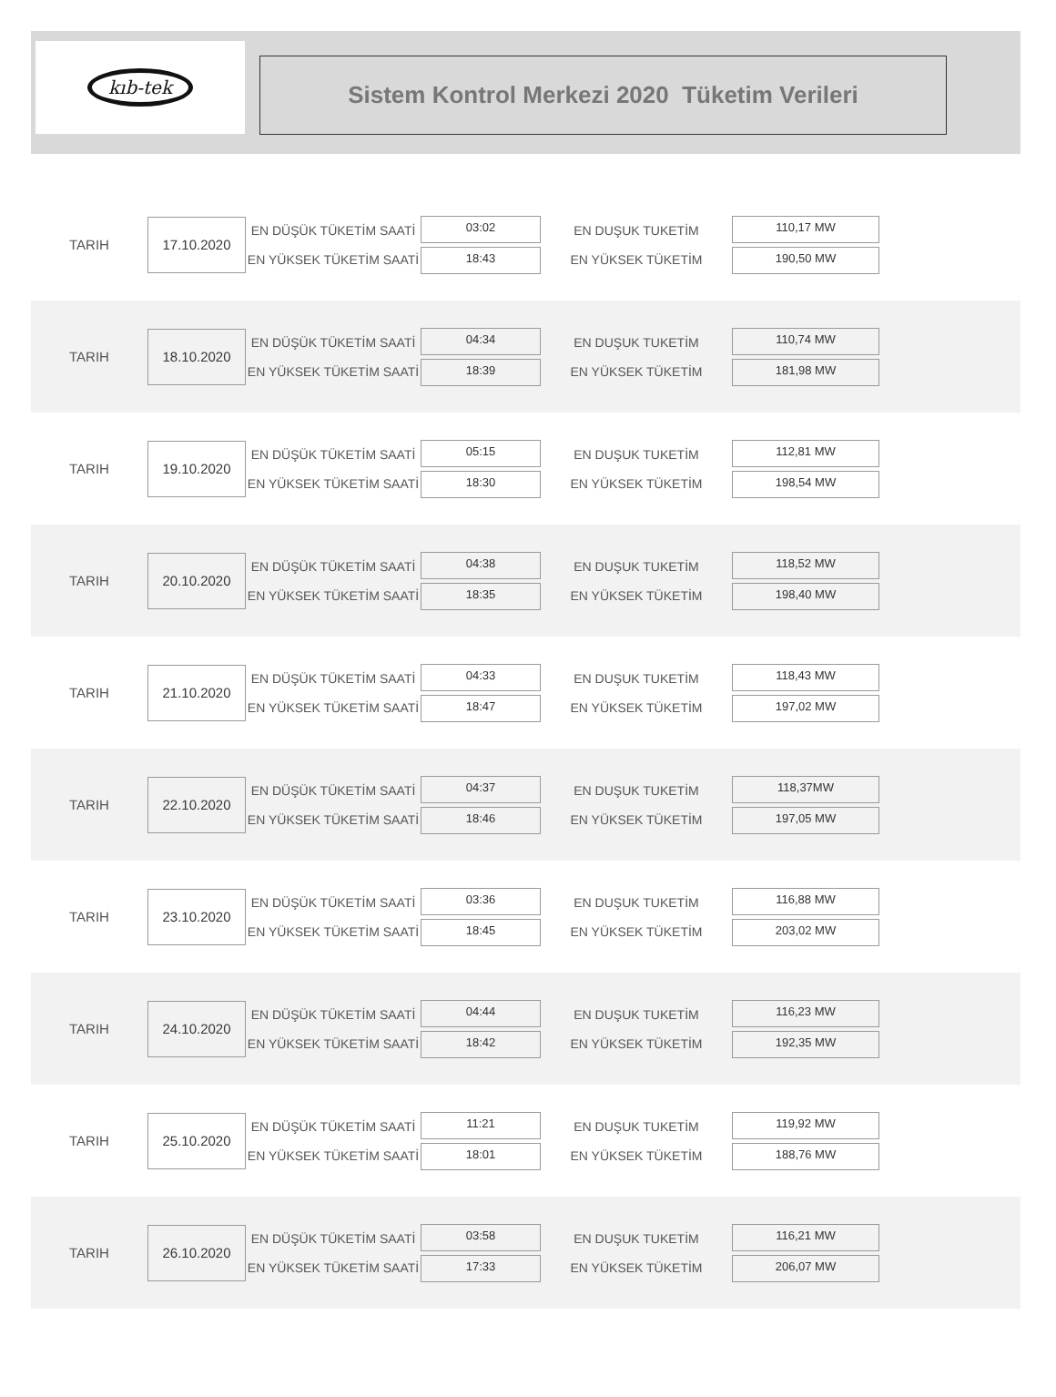kıb-tek
Sistem Kontrol Merkezi 2020 Tüketim Verileri
TARIH
17.10.2020
EN DÜŞÜK TÜKETİM SAATİ
EN YÜKSEK TÜKETİM SAATİ
03:02
18:43
EN DUŞUK TUKETİM
EN YÜKSEK TÜKETİM
110,17 MW
190,50 MW
TARIH
18.10.2020
EN DÜŞÜK TÜKETİM SAATİ
EN YÜKSEK TÜKETİM SAATİ
04:34
18:39
EN DUŞUK TUKETİM
EN YÜKSEK TÜKETİM
110,74 MW
181,98 MW
TARIH
19.10.2020
EN DÜŞÜK TÜKETİM SAATİ
EN YÜKSEK TÜKETİM SAATİ
05:15
18:30
EN DUŞUK TUKETİM
EN YÜKSEK TÜKETİM
112,81 MW
198,54 MW
TARIH
20.10.2020
EN DÜŞÜK TÜKETİM SAATİ
EN YÜKSEK TÜKETİM SAATİ
04:38
18:35
EN DUŞUK TUKETİM
EN YÜKSEK TÜKETİM
118,52 MW
198,40 MW
TARIH
21.10.2020
EN DÜŞÜK TÜKETİM SAATİ
EN YÜKSEK TÜKETİM SAATİ
04:33
18:47
EN DUŞUK TUKETİM
EN YÜKSEK TÜKETİM
118,43 MW
197,02 MW
TARIH
22.10.2020
EN DÜŞÜK TÜKETİM SAATİ
EN YÜKSEK TÜKETİM SAATİ
04:37
18:46
EN DUŞUK TUKETİM
EN YÜKSEK TÜKETİM
118,37MW
197,05 MW
TARIH
23.10.2020
EN DÜŞÜK TÜKETİM SAATİ
EN YÜKSEK TÜKETİM SAATİ
03:36
18:45
EN DUŞUK TUKETİM
EN YÜKSEK TÜKETİM
116,88 MW
203,02 MW
TARIH
24.10.2020
EN DÜŞÜK TÜKETİM SAATİ
EN YÜKSEK TÜKETİM SAATİ
04:44
18:42
EN DUŞUK TUKETİM
EN YÜKSEK TÜKETİM
116,23 MW
192,35 MW
TARIH
25.10.2020
EN DÜŞÜK TÜKETİM SAATİ
EN YÜKSEK TÜKETİM SAATİ
11:21
18:01
EN DUŞUK TUKETİM
EN YÜKSEK TÜKETİM
119,92 MW
188,76 MW
TARIH
26.10.2020
EN DÜŞÜK TÜKETİM SAATİ
EN YÜKSEK TÜKETİM SAATİ
03:58
17:33
EN DUŞUK TUKETİM
EN YÜKSEK TÜKETİM
116,21 MW
206,07 MW